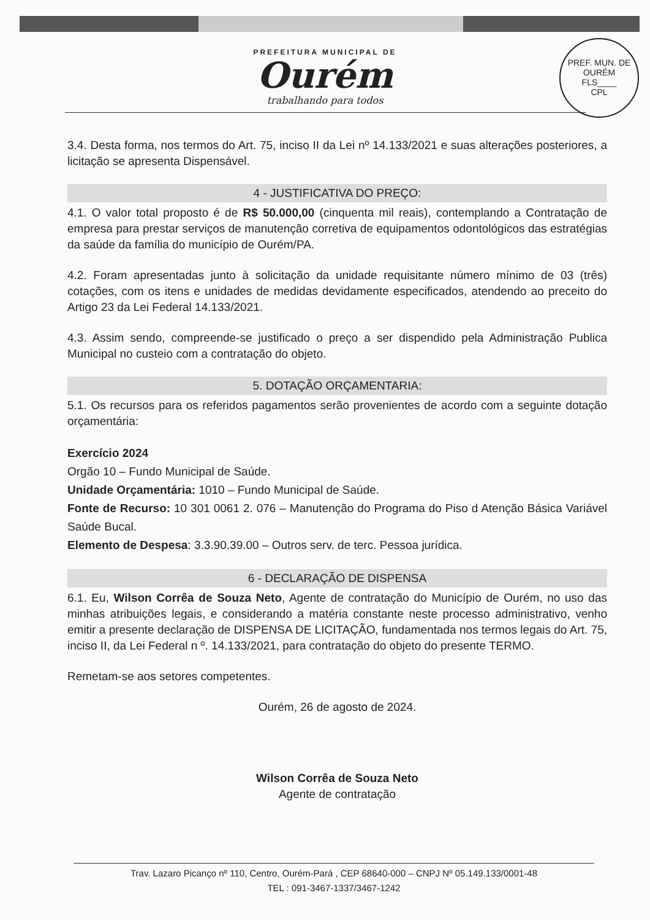PREF. MUN. DE OURÉM
FLS____
CPL
PREFEITURA MUNICIPAL DE
Ourém
trabalhando para todos
3.4. Desta forma, nos termos do Art. 75, inciso II da Lei nº 14.133/2021 e suas alterações posteriores, a licitação se apresenta Dispensável.
4 - JUSTIFICATIVA DO PREÇO:
4.1. O valor total proposto é de R$ 50.000,00 (cinquenta mil reais), contemplando a Contratação de empresa para prestar serviços de manutenção corretiva de equipamentos odontológicos das estratégias da saúde da família do município de Ourém/PA.
4.2. Foram apresentadas junto à solicitação da unidade requisitante número mínimo de 03 (três) cotações, com os itens e unidades de medidas devidamente especificados, atendendo ao preceito do Artigo 23 da Lei Federal 14.133/2021.
4.3. Assim sendo, compreende-se justificado o preço a ser dispendido pela Administração Publica Municipal no custeio com a contratação do objeto.
5. DOTAÇÃO ORÇAMENTARIA:
5.1. Os recursos para os referidos pagamentos serão provenientes de acordo com a seguinte dotação orçamentária:
Exercício 2024
Orgão 10 – Fundo Municipal de Saúde.
Unidade Orçamentária: 1010 – Fundo Municipal de Saúde.
Fonte de Recurso: 10 301 0061 2. 076 – Manutenção do Programa do Piso d Atenção Básica Variável Saúde Bucal.
Elemento de Despesa: 3.3.90.39.00 – Outros serv. de terc. Pessoa jurídica.
6 - DECLARAÇÃO DE DISPENSA
6.1. Eu, Wilson Corrêa de Souza Neto, Agente de contratação do Município de Ourém, no uso das minhas atribuições legais, e considerando a matéria constante neste processo administrativo, venho emitir a presente declaração de DISPENSA DE LICITAÇÃO, fundamentada nos termos legais do Art. 75, inciso II, da Lei Federal n º. 14.133/2021, para contratação do objeto do presente TERMO.
Remetam-se aos setores competentes.
Ourém, 26 de agosto de 2024.
Wilson Corrêa de Souza Neto
Agente de contratação
Trav. Lazaro Picanço nº 110, Centro, Ourém-Pará , CEP 68640-000 – CNPJ Nº 05.149.133/0001-48
TEL : 091-3467-1337/3467-1242